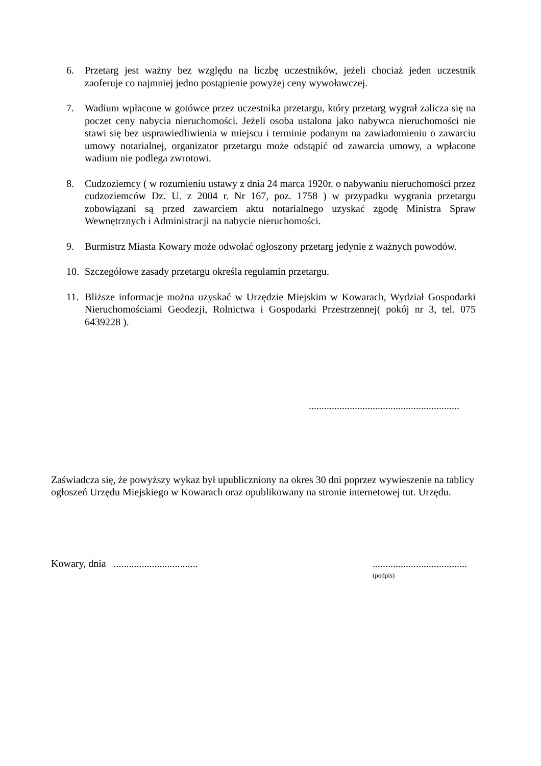6. Przetarg jest ważny bez względu na liczbę uczestników, jeżeli chociaż jeden uczestnik zaoferuje co najmniej jedno postąpienie powyżej ceny wywoławczej.
7. Wadium wpłacone w gotówce przez uczestnika przetargu, który przetarg wygrał zalicza się na poczet ceny nabycia nieruchomości. Jeżeli osoba ustalona jako nabywca nieruchomości nie stawi się bez usprawiedliwienia w miejscu i terminie podanym na zawiadomieniu o zawarciu umowy notarialnej, organizator przetargu może odstąpić od zawarcia umowy, a wpłacone wadium nie podlega zwrotowi.
8. Cudzoziemcy ( w rozumieniu ustawy z dnia 24 marca 1920r. o nabywaniu nieruchomości przez cudzoziemców Dz. U. z 2004 r. Nr 167, poz. 1758 ) w przypadku wygrania przetargu zobowiązani są przed zawarciem aktu notarialnego uzyskać zgodę Ministra Spraw Wewnętrznych i Administracji na nabycie nieruchomości.
9. Burmistrz Miasta Kowary może odwołać ogłoszony przetarg jedynie z ważnych powodów.
10. Szczegółowe zasady przetargu określa regulamin przetargu.
11. Bliższe informacje można uzyskać w Urzędzie Miejskim w Kowarach, Wydział Gospodarki Nieruchomościami Geodezji, Rolnictwa i Gospodarki Przestrzennej( pokój nr 3, tel. 075 6439228 ).
...........................................................
Zaświadcza się, że powyższy wykaz był upubliczniony na okres 30 dni poprzez wywieszenie na tablicy ogłoszeń Urzędu Miejskiego w Kowarach oraz opublikowany na stronie internetowej tut. Urzędu.
Kowary, dnia ......................................................................
(podpis)